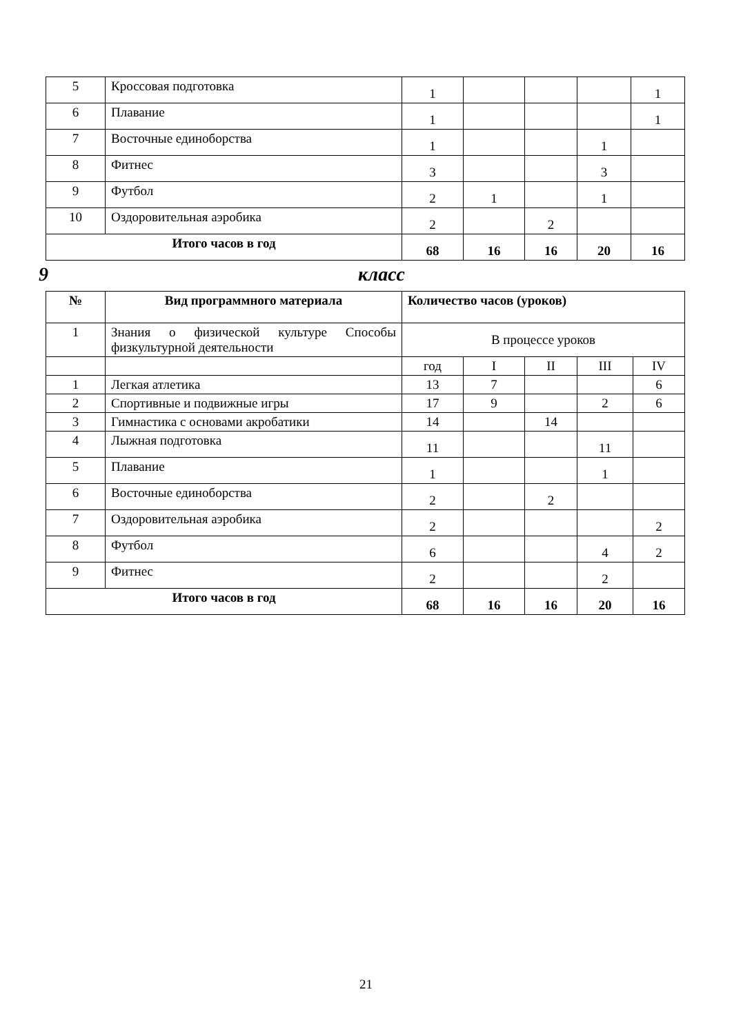| 5 | Кроссовая подготовка | 1 | | | | 1 |
| 6 | Плавание | 1 | | | | 1 |
| 7 | Восточные единоборства | 1 | | | 1 | |
| 8 | Фитнес | 3 | | | 3 | |
| 9 | Футбол | 2 | 1 | | 1 | |
| 10 | Оздоровительная аэробика | 2 | | 2 | | |
| Итого часов в год | | 68 | 16 | 16 | 20 | 16 |
9 класс
| № | Вид программного материала | Количество часов (уроков) | | | | |
| --- | --- | --- | --- | --- | --- | --- |
| 1 | Знания о физической культуре Способы физкультурной деятельности | В процессе уроков | | | | |
| | | год | I | II | III | IV |
| 1 | Легкая атлетика | 13 | 7 | | | 6 |
| 2 | Спортивные и подвижные игры | 17 | 9 | | 2 | 6 |
| 3 | Гимнастика с основами акробатики | 14 | | 14 | | |
| 4 | Лыжная подготовка | 11 | | | 11 | |
| 5 | Плавание | 1 | | | 1 | |
| 6 | Восточные единоборства | 2 | | 2 | | |
| 7 | Оздоровительная аэробика | 2 | | | | 2 |
| 8 | Футбол | 6 | | | 4 | 2 |
| 9 | Фитнес | 2 | | | 2 | |
| Итого часов в год | | 68 | 16 | 16 | 20 | 16 |
21